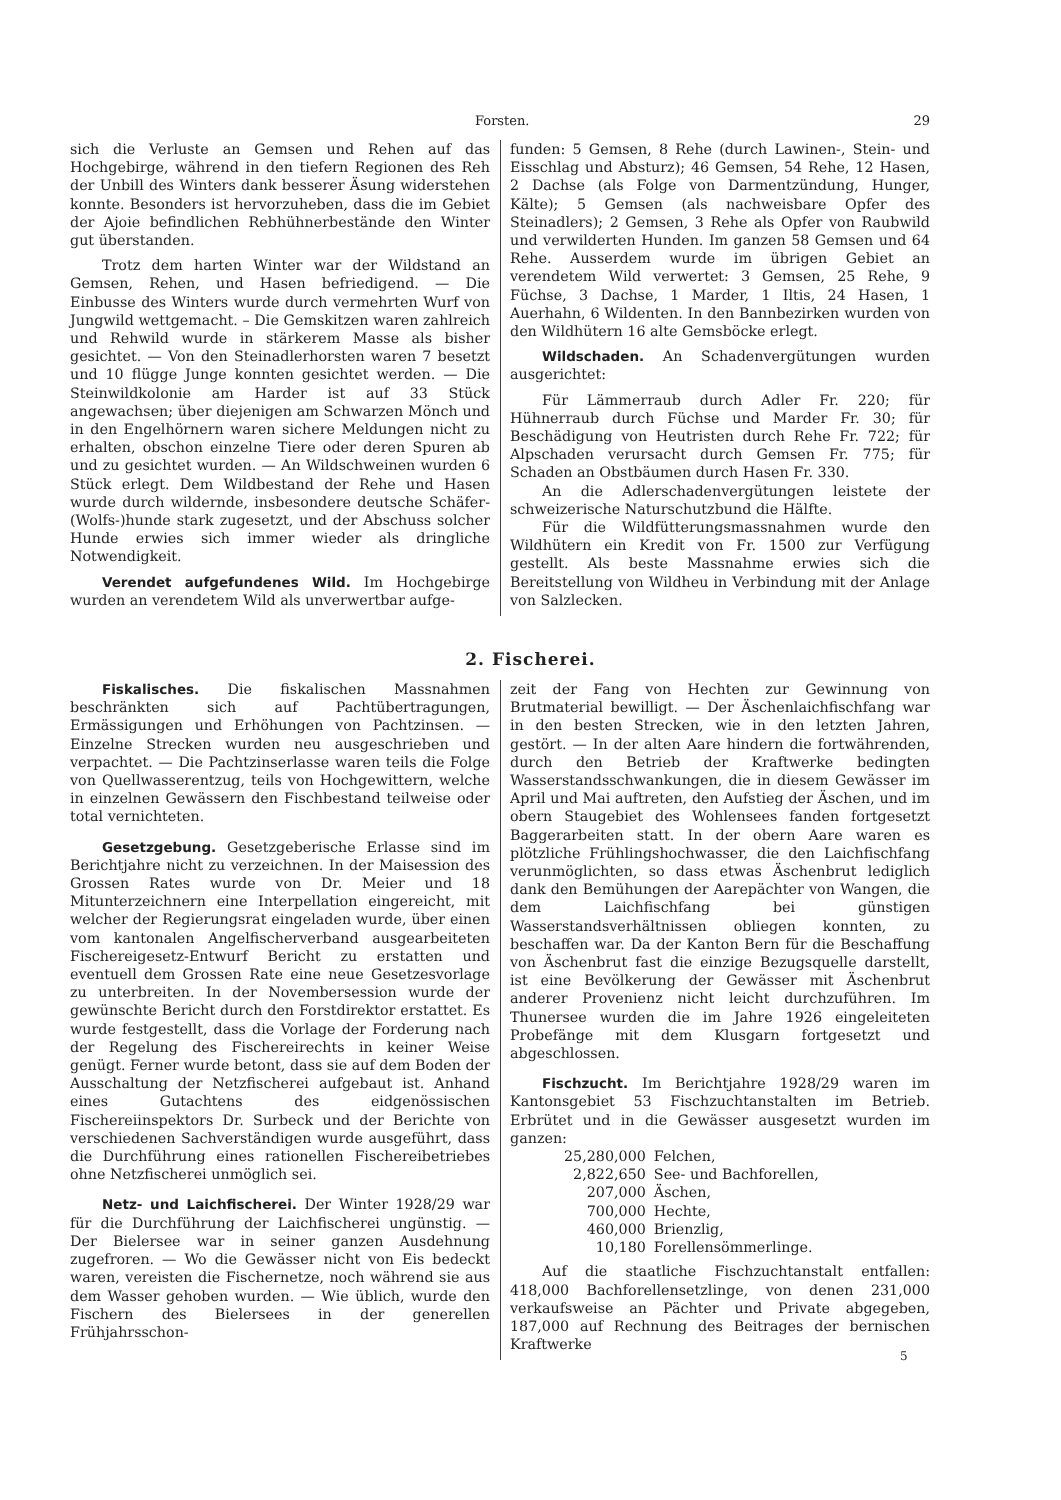Forsten. 29
sich die Verluste an Gemsen und Rehen auf das Hochgebirge, während in den tiefern Regionen des Reh der Unbill des Winters dank besserer Äsung widerstehen konnte. Besonders ist hervorzuheben, dass die im Gebiet der Ajoie befindlichen Rebhühnerbestände den Winter gut überstanden.
Trotz dem harten Winter war der Wildstand an Gemsen, Rehen, und Hasen befriedigend. — Die Einbusse des Winters wurde durch vermehrten Wurf von Jungwild wettgemacht. – Die Gemskitzen waren zahlreich und Rehwild wurde in stärkerem Masse als bisher gesichtet. — Von den Steinadlerhorsten waren 7 besetzt und 10 flügge Junge konnten gesichtet werden. — Die Steinwildkolonie am Harder ist auf 33 Stück angewachsen; über diejenigen am Schwarzen Mönch und in den Engelhörnern waren sichere Meldungen nicht zu erhalten, obschon einzelne Tiere oder deren Spuren ab und zu gesichtet wurden. — An Wildschweinen wurden 6 Stück erlegt. Dem Wildbestand der Rehe und Hasen wurde durch wildernde, insbesondere deutsche Schäfer- (Wolfs-)hunde stark zugesetzt, und der Abschuss solcher Hunde erwies sich immer wieder als dringliche Notwendigkeit.
Verendet aufgefundenes Wild. Im Hochgebirge wurden an verendetem Wild als unverwertbar aufge-
funden: 5 Gemsen, 8 Rehe (durch Lawinen-, Stein- und Eisschlag und Absturz); 46 Gemsen, 54 Rehe, 12 Hasen, 2 Dachse (als Folge von Darmentzündung, Hunger, Kälte); 5 Gemsen (als nachweisbare Opfer des Steinadlers); 2 Gemsen, 3 Rehe als Opfer von Raubwild und verwilderten Hunden. Im ganzen 58 Gemsen und 64 Rehe. Ausserdem wurde im übrigen Gebiet an verendetem Wild verwertet: 3 Gemsen, 25 Rehe, 9 Füchse, 3 Dachse, 1 Marder, 1 Iltis, 24 Hasen, 1 Auerhahn, 6 Wildenten. In den Bannbezirken wurden von den Wildhütern 16 alte Gemsböcke erlegt.
Wildschaden. An Schadenvergütungen wurden ausgerichtet:
Für Lämmerraub durch Adler Fr. 220; für Hühnerraub durch Füchse und Marder Fr. 30; für Beschädigung von Heutristen durch Rehe Fr. 722; für Alpschaden verursacht durch Gemsen Fr. 775; für Schaden an Obstbäumen durch Hasen Fr. 330.
An die Adlerschadenvergütungen leistete der schweizerische Naturschutzbund die Hälfte.
Für die Wildfütterungsmassnahmen wurde den Wildhütern ein Kredit von Fr. 1500 zur Verfügung gestellt. Als beste Massnahme erwies sich die Bereitstellung von Wildheu in Verbindung mit der Anlage von Salzlecken.
2. Fischerei.
Fiskalisches. Die fiskalischen Massnahmen beschränkten sich auf Pachtübertragungen, Ermässigungen und Erhöhungen von Pachtzinsen. — Einzelne Strecken wurden neu ausgeschrieben und verpachtet. — Die Pachtzinserlasse waren teils die Folge von Quellwasserentzug, teils von Hochgewittern, welche in einzelnen Gewässern den Fischbestand teilweise oder total vernichteten.
Gesetzgebung. Gesetzgeberische Erlasse sind im Berichtjahre nicht zu verzeichnen. In der Maisession des Grossen Rates wurde von Dr. Meier und 18 Mitunterzeichnern eine Interpellation eingereicht, mit welcher der Regierungsrat eingeladen wurde, über einen vom kantonalen Angelfischerverband ausgearbeiteten Fischereigesetz-Entwurf Bericht zu erstatten und eventuell dem Grossen Rate eine neue Gesetzesvorlage zu unterbreiten. In der Novembersession wurde der gewünschte Bericht durch den Forstdirektor erstattet. Es wurde festgestellt, dass die Vorlage der Forderung nach der Regelung des Fischereirechts in keiner Weise genügt. Ferner wurde betont, dass sie auf dem Boden der Ausschaltung der Netzfischerei aufgebaut ist. Anhand eines Gutachtens des eidgenössischen Fischereiinspektors Dr. Surbeck und der Berichte von verschiedenen Sachverständigen wurde ausgeführt, dass die Durchführung eines rationellen Fischereibetriebes ohne Netzfischerei unmöglich sei.
Netz- und Laichfischerei. Der Winter 1928/29 war für die Durchführung der Laichfischerei ungünstig. — Der Bielersee war in seiner ganzen Ausdehnung zugefroren. — Wo die Gewässer nicht von Eis bedeckt waren, vereisten die Fischernetze, noch während sie aus dem Wasser gehoben wurden. — Wie üblich, wurde den Fischern des Bielersees in der generellen Frühjahrsschon-
zeit der Fang von Hechten zur Gewinnung von Brutmaterial bewilligt. — Der Äschenlaichfischfang war in den besten Strecken, wie in den letzten Jahren, gestört. — In der alten Aare hindern die fortwährenden, durch den Betrieb der Kraftwerke bedingten Wasserstandsschwankungen, die in diesem Gewässer im April und Mai auftreten, den Aufstieg der Äschen, und im obern Staugebiet des Wohlensees fanden fortgesetzt Baggerarbeiten statt. In der obern Aare waren es plötzliche Frühlingshochwasser, die den Laichfischfang verunmöglichten, so dass etwas Äschenbrut lediglich dank den Bemühungen der Aarepächter von Wangen, die dem Laichfischfang bei günstigen Wasserstandsverhältnissen obliegen konnten, zu beschaffen war. Da der Kanton Bern für die Beschaffung von Äschenbrut fast die einzige Bezugsquelle darstellt, ist eine Bevölkerung der Gewässer mit Äschenbrut anderer Provenienz nicht leicht durchzuführen. Im Thunersee wurden die im Jahre 1926 eingeleiteten Probefänge mit dem Klusgarn fortgesetzt und abgeschlossen.
Fischzucht. Im Berichtjahre 1928/29 waren im Kantonsgebiet 53 Fischzuchtanstalten im Betrieb. Erbrütet und in die Gewässer ausgesetzt wurden im ganzen:
| 25,280,000 | Felchen, |
| 2,822,650 | See- und Bachforellen, |
| 207,000 | Äschen, |
| 700,000 | Hechte, |
| 460,000 | Brienzlig, |
| 10,180 | Forellensömmerlinge. |
Auf die staatliche Fischzuchtanstalt entfallen: 418,000 Bachforellensetzlinge, von denen 231,000 verkaufsweise an Pächter und Private abgegeben, 187,000 auf Rechnung des Beitrages der bernischen Kraftwerke
5